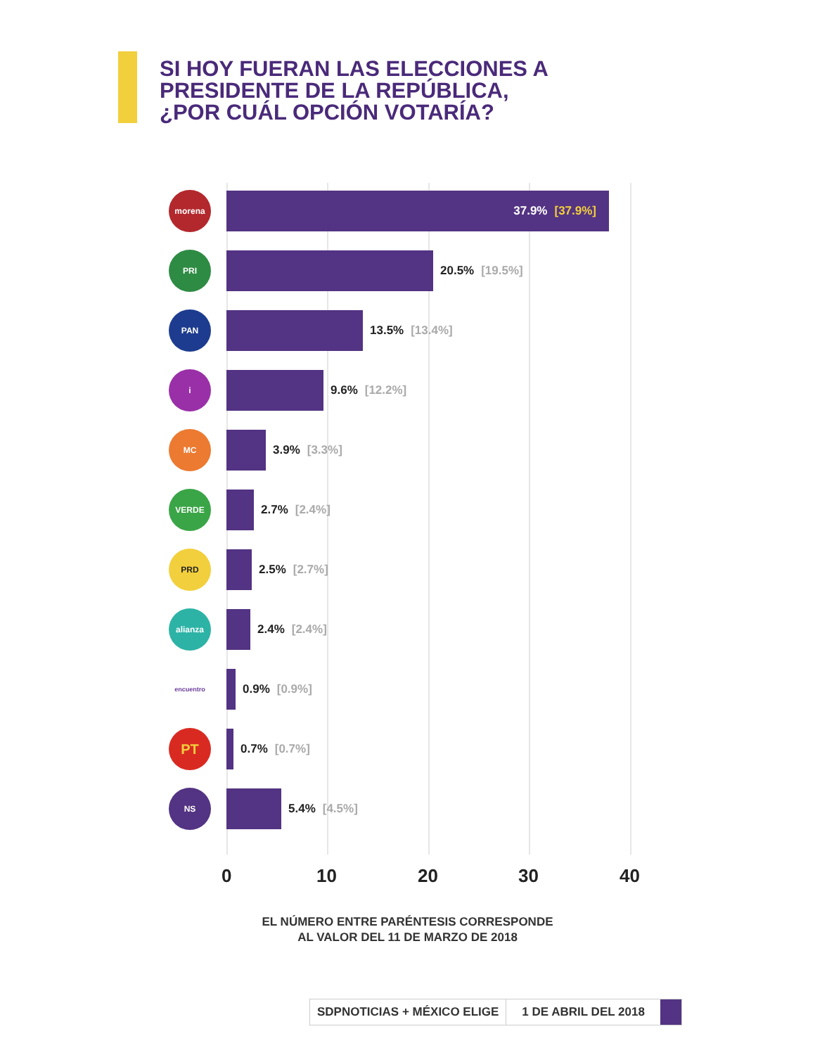SI HOY FUERAN LAS ELECCIONES A
PRESIDENTE DE LA REPÚBLICA,
¿POR CUÁL OPCIÓN VOTARÍA?
morena
37.9% [37.9%]
PRI
20.5% [19.5%]
PAN
13.5% [13.4%]
i
9.6% [12.2%]
MC
3.9% [3.3%]
VERDE
2.7% [2.4%]
PRD
2.5% [2.7%]
alianza
2.4% [2.4%]
encuentro
0.9% [0.9%]
PT
0.7% [0.7%]
NS
5.4% [4.5%]
0 10 20 30 40
EL NÚMERO ENTRE PARÉNTESIS CORRESPONDE
AL VALOR DEL 11 DE MARZO DE 2018
SDPNOTICIAS + MÉXICO ELIGE 1 DE ABRIL DEL 2018